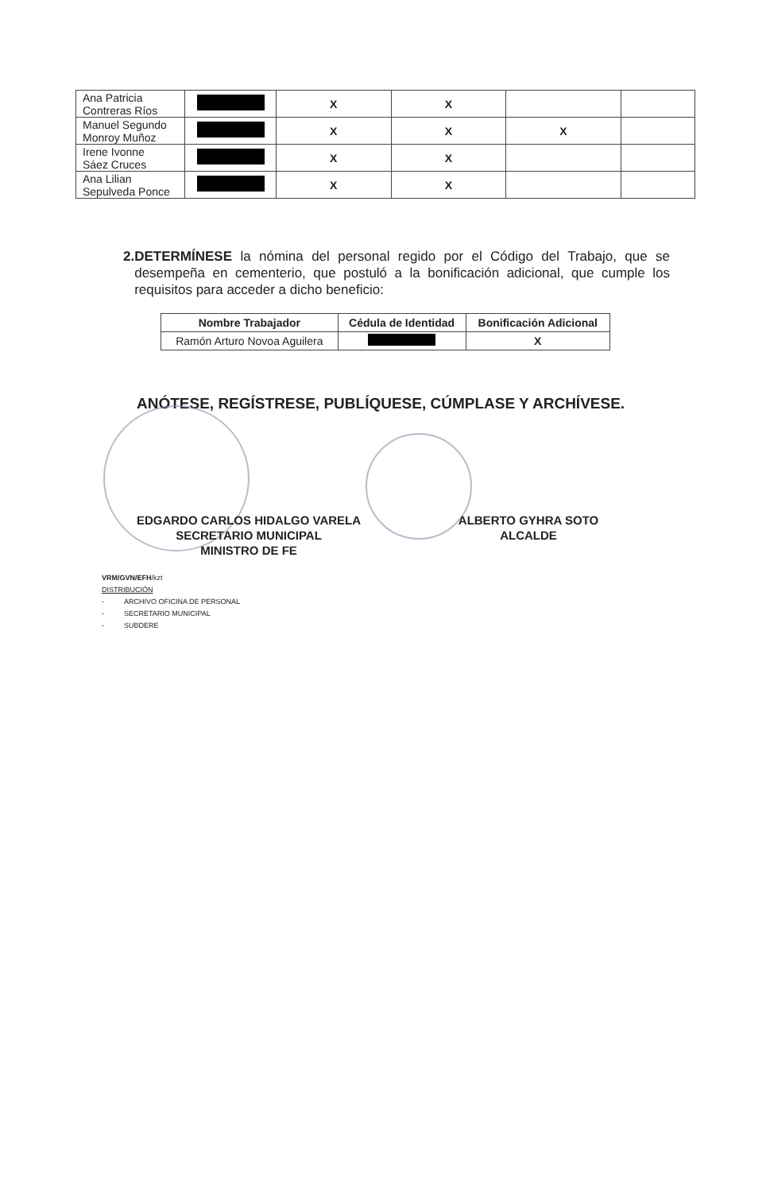| Ana Patricia Contreras Ríos | | X | X | | |
| Manuel Segundo Monroy Muñoz | | X | X | X | |
| Irene Ivonne Sáez Cruces | | X | X | | |
| Ana Lilian Sepulveda Ponce | | X | X | | |
2. DETERMÍNESE la nómina del personal regido por el Código del Trabajo, que se desempeña en cementerio, que postuló a la bonificación adicional, que cumple los requisitos para acceder a dicho beneficio:
| Nombre Trabajador | Cédula de Identidad | Bonificación Adicional |
| --- | --- | --- |
| Ramón Arturo Novoa Aguilera | | X |
ANÓTESE, REGÍSTRESE, PUBLÍQUESE, CÚMPLASE Y ARCHÍVESE.
EDGARDO CARLOS HIDALGO VARELA
SECRETARIO MUNICIPAL
MINISTRO DE FE
ALBERTO GYHRA SOTO
ALCALDE
VRM/GVN/EFH/kzt
DISTRIBUCIÓN
- ARCHIVO OFICINA DE PERSONAL
- SECRETARIO MUNICIPAL
- SUBDERE